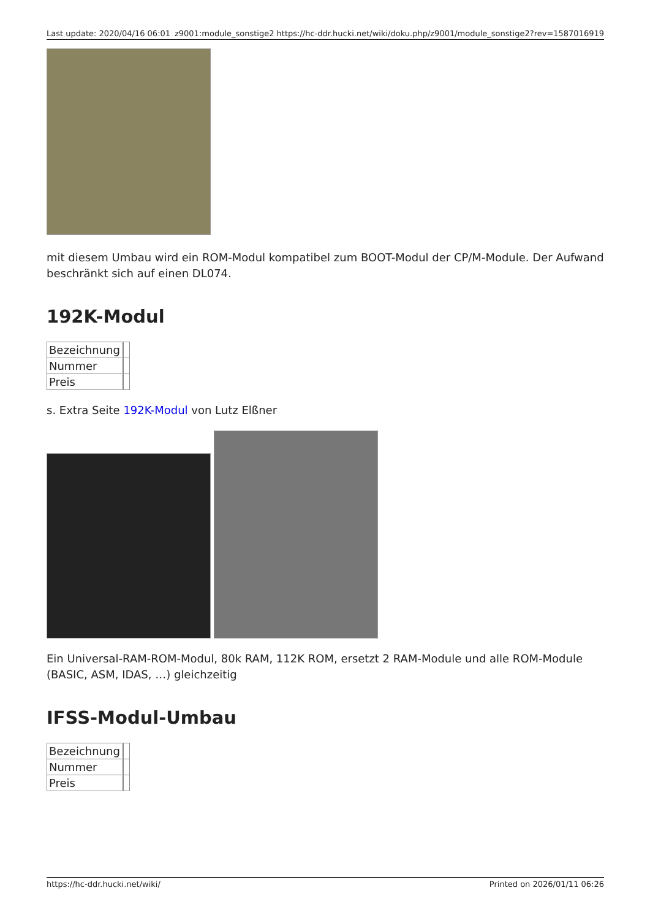Last update: 2020/04/16 06:01 z9001:module_sonstige2 https://hc-ddr.hucki.net/wiki/doku.php/z9001/module_sonstige2?rev=1587016919
mit diesem Umbau wird ein ROM-Modul kompatibel zum BOOT-Modul der CP/M-Module. Der Aufwand beschränkt sich auf einen DL074.
192K-Modul
| Bezeichnung | |
| Nummer | |
| Preis | |
s. Extra Seite 192K-Modul von Lutz Elßner
Ein Universal-RAM-ROM-Modul, 80k RAM, 112K ROM, ersetzt 2 RAM-Module und alle ROM-Module (BASIC, ASM, IDAS, …) gleichzeitig
IFSS-Modul-Umbau
| Bezeichnung | |
| Nummer | |
| Preis | |
https://hc-ddr.hucki.net/wiki/ Printed on 2026/01/11 06:26